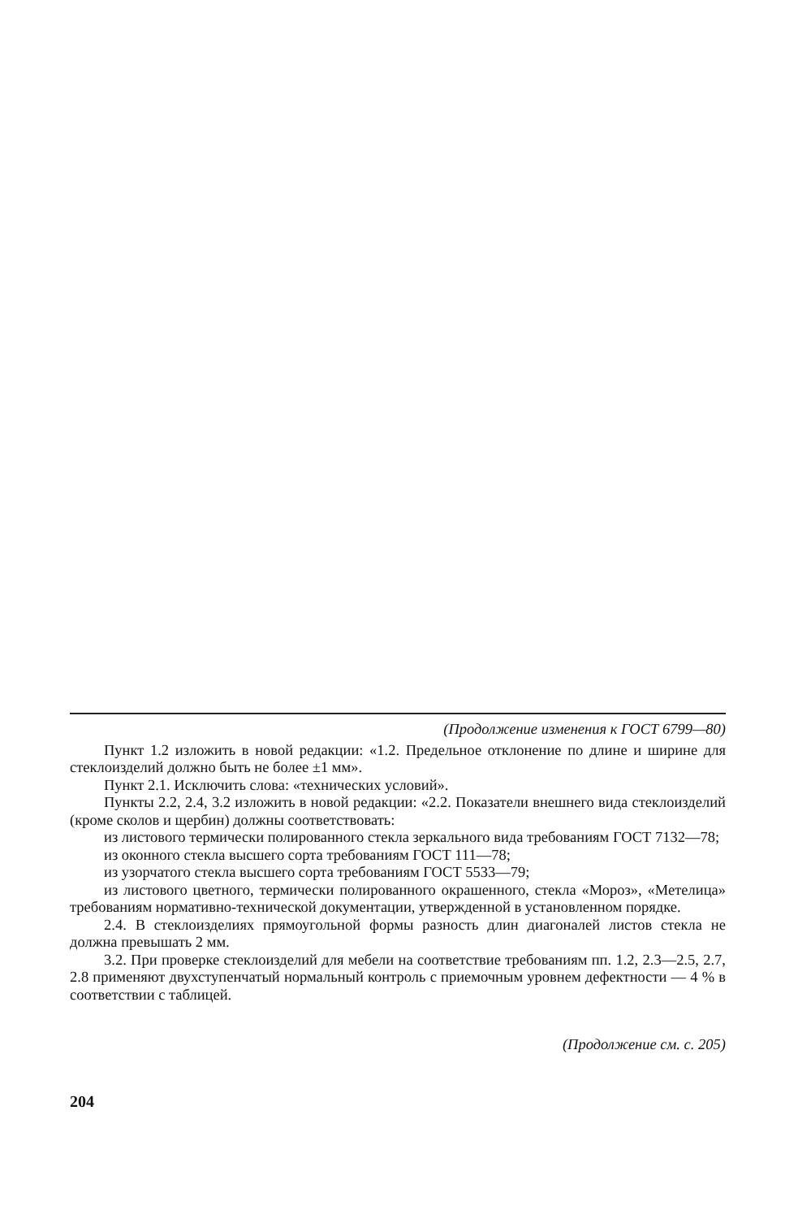(Продолжение изменения к ГОСТ 6799—80)
Пункт 1.2 изложить в новой редакции: «1.2. Предельное отклонение по длине и ширине для стеклоизделий должно быть не более ±1 мм».
Пункт 2.1. Исключить слова: «технических условий».
Пункты 2.2, 2.4, 3.2 изложить в новой редакции: «2.2. Показатели внешнего вида стеклоизделий (кроме сколов и щербин) должны соответствовать:
из листового термически полированного стекла зеркального вида требованиям ГОСТ 7132—78;
из оконного стекла высшего сорта требованиям ГОСТ 111—78;
из узорчатого стекла высшего сорта требованиям ГОСТ 5533—79;
из листового цветного, термически полированного окрашенного, стекла «Мороз», «Метелица» требованиям нормативно-технической документации, утвержденной в установленном порядке.
2.4. В стеклоизделиях прямоугольной формы разность длин диагоналей листов стекла не должна превышать 2 мм.
3.2. При проверке стеклоизделий для мебели на соответствие требованиям пп. 1.2, 2.3—2.5, 2.7, 2.8 применяют двухступенчатый нормальный контроль с приемочным уровнем дефектности — 4 % в соответствии с таблицей.
(Продолжение см. с. 205)
204